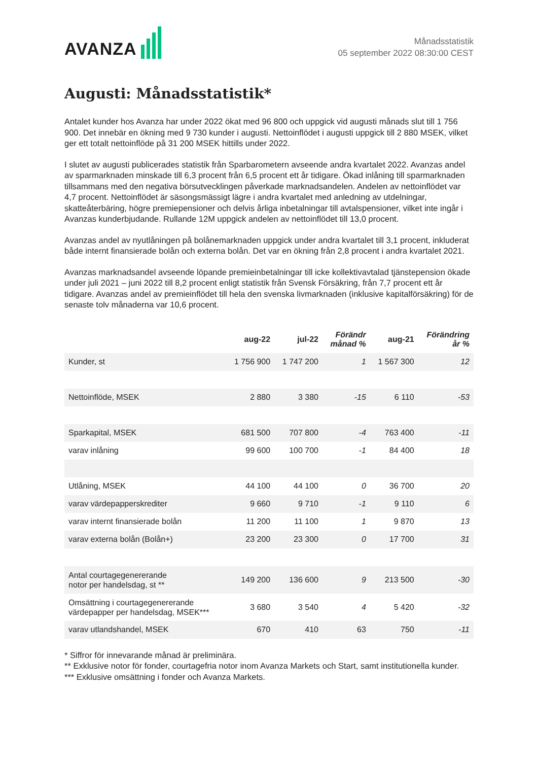AVANZA
Månadsstatistik
05 september 2022 08:30:00 CEST
Augusti: Månadsstatistik*
Antalet kunder hos Avanza har under 2022 ökat med 96 800 och uppgick vid augusti månads slut till 1 756 900. Det innebär en ökning med 9 730 kunder i augusti. Nettoinflödet i augusti uppgick till 2 880 MSEK, vilket ger ett totalt nettoinflöde på 31 200 MSEK hittills under 2022.
I slutet av augusti publicerades statistik från Sparbarometern avseende andra kvartalet 2022. Avanzas andel av sparmarknaden minskade till 6,3 procent från 6,5 procent ett år tidigare. Ökad inlåning till sparmarknaden tillsammans med den negativa börsutvecklingen påverkade marknadsandelen. Andelen av nettoinflödet var 4,7 procent. Nettoinflödet är säsongsmässigt lägre i andra kvartalet med anledning av utdelningar, skatteåterbäring, högre premiepensioner och delvis årliga inbetalningar till avtalspensioner, vilket inte ingår i Avanzas kunderbjudande. Rullande 12M uppgick andelen av nettoinflödet till 13,0 procent.
Avanzas andel av nyutlåningen på bolånemarknaden uppgick under andra kvartalet till 3,1 procent, inkluderat både internt finansierade bolån och externa bolån. Det var en ökning från 2,8 procent i andra kvartalet 2021.
Avanzas marknadsandel avseende löpande premieinbetalningar till icke kollektivavtalad tjänstepension ökade under juli 2021 – juni 2022 till 8,2 procent enligt statistik från Svensk Försäkring, från 7,7 procent ett år tidigare. Avanzas andel av premieinflödet till hela den svenska livmarknaden (inklusive kapitalförsäkring) för de senaste tolv månaderna var 10,6 procent.
| | aug-22 | jul-22 | Förändr månad % | aug-21 | Förändring år % |
| --- | --- | --- | --- | --- | --- |
| Kunder, st | 1 756 900 | 1 747 200 | 1 | 1 567 300 | 12 |
| Nettoinflöde, MSEK | 2 880 | 3 380 | -15 | 6 110 | -53 |
| Sparkapital, MSEK | 681 500 | 707 800 | -4 | 763 400 | -11 |
| varav inlåning | 99 600 | 100 700 | -1 | 84 400 | 18 |
| Utlåning, MSEK | 44 100 | 44 100 | 0 | 36 700 | 20 |
| varav värdepapperskrediter | 9 660 | 9 710 | -1 | 9 110 | 6 |
| varav internt finansierade bolån | 11 200 | 11 100 | 1 | 9 870 | 13 |
| varav externa bolån (Bolån+) | 23 200 | 23 300 | 0 | 17 700 | 31 |
| Antal courtagegenererande notor per handelsdag, st ** | 149 200 | 136 600 | 9 | 213 500 | -30 |
| Omsättning i courtagegenererande värdepapper per handelsdag, MSEK*** | 3 680 | 3 540 | 4 | 5 420 | -32 |
| varav utlandshandel, MSEK | 670 | 410 | 63 | 750 | -11 |
* Siffror för innevarande månad är preliminära.
** Exklusive notor för fonder, courtagefria notor inom Avanza Markets och Start, samt institutionella kunder.
*** Exklusive omsättning i fonder och Avanza Markets.